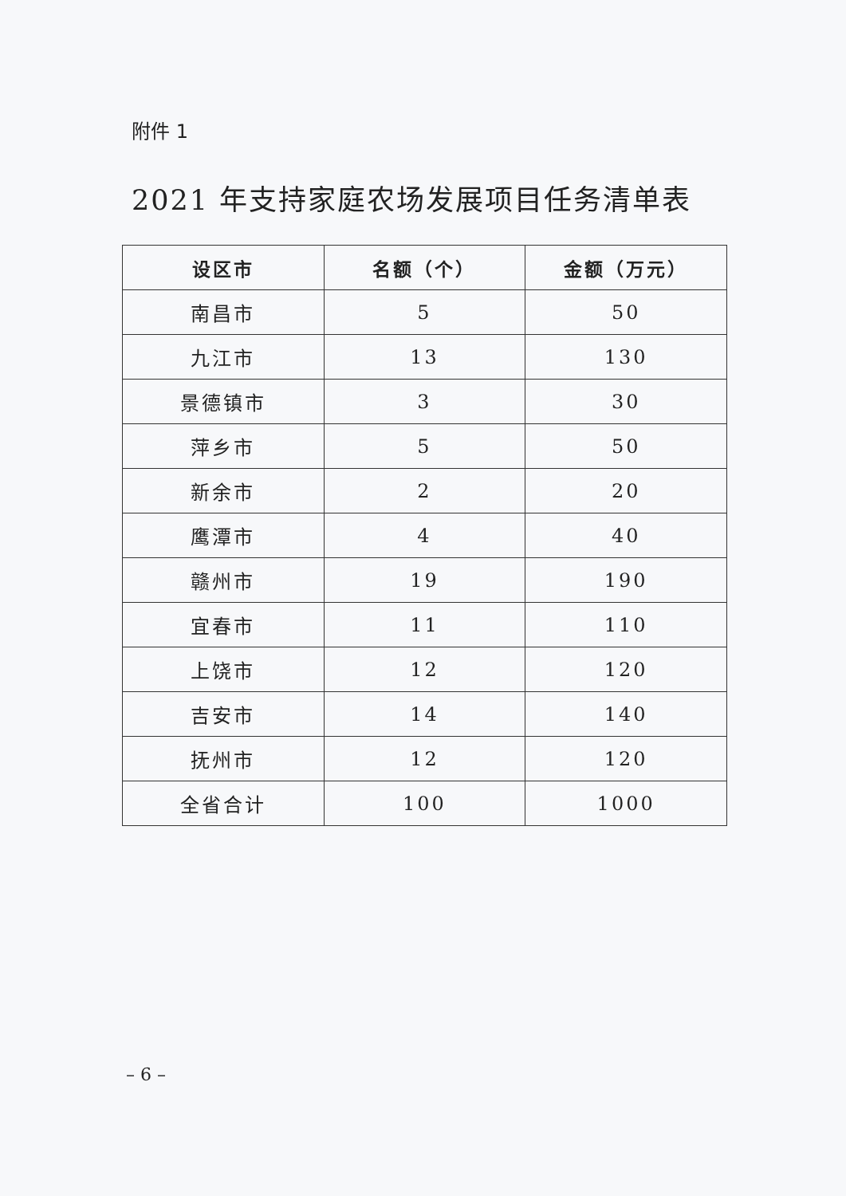附件 1
2021 年支持家庭农场发展项目任务清单表
| 设区市 | 名额（个） | 金额（万元） |
| --- | --- | --- |
| 南昌市 | 5 | 50 |
| 九江市 | 13 | 130 |
| 景德镇市 | 3 | 30 |
| 萍乡市 | 5 | 50 |
| 新余市 | 2 | 20 |
| 鹰潭市 | 4 | 40 |
| 赣州市 | 19 | 190 |
| 宜春市 | 11 | 110 |
| 上饶市 | 12 | 120 |
| 吉安市 | 14 | 140 |
| 抚州市 | 12 | 120 |
| 全省合计 | 100 | 1000 |
– 6 –